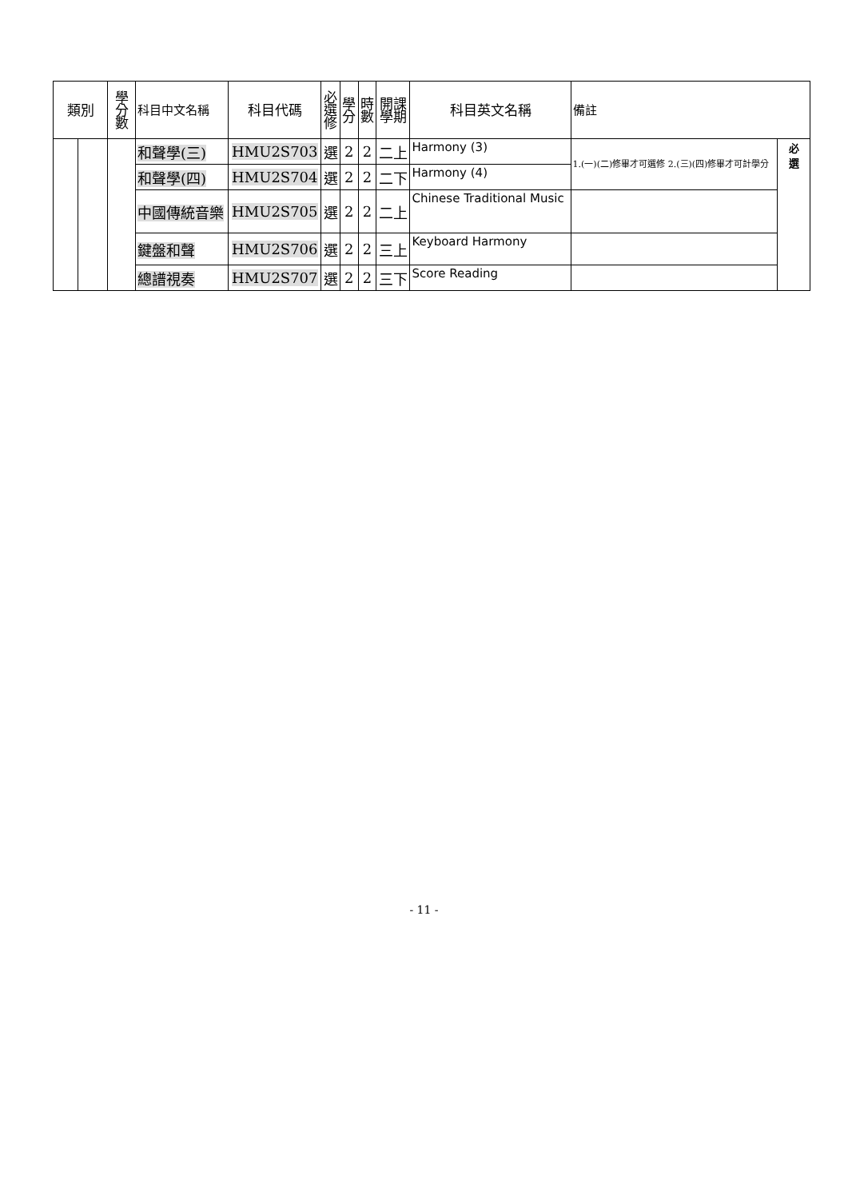| 類別 | | 學 分 數 | 科目中文名稱 | 科目代碼 | 必 選 修 | 學 分 | 時 數 | 開課 學期 | 科目英文名稱 | 備註 | |
| --- | --- | --- | --- | --- | --- | --- | --- | --- | --- | --- | --- |
| | | | 和聲學(三) | HMU2S703 | 選 | 2 | 2 | 二上 | Harmony (3) | 1.(一)(二)修畢才可選修 2.(三)(四)修畢才可計學分 | 必 選 |
| | | | 和聲學(四) | HMU2S704 | 選 | 2 | 2 | 二下 | Harmony (4) | | |
| | | | 中國傳統音樂 | HMU2S705 | 選 | 2 | 2 | 二上 | Chinese Traditional Music | | |
| | | | 鍵盤和聲 | HMU2S706 | 選 | 2 | 2 | 三上 | Keyboard Harmony | | |
| | | | 總譜視奏 | HMU2S707 | 選 | 2 | 2 | 三下 | Score Reading | | |
- 11 -